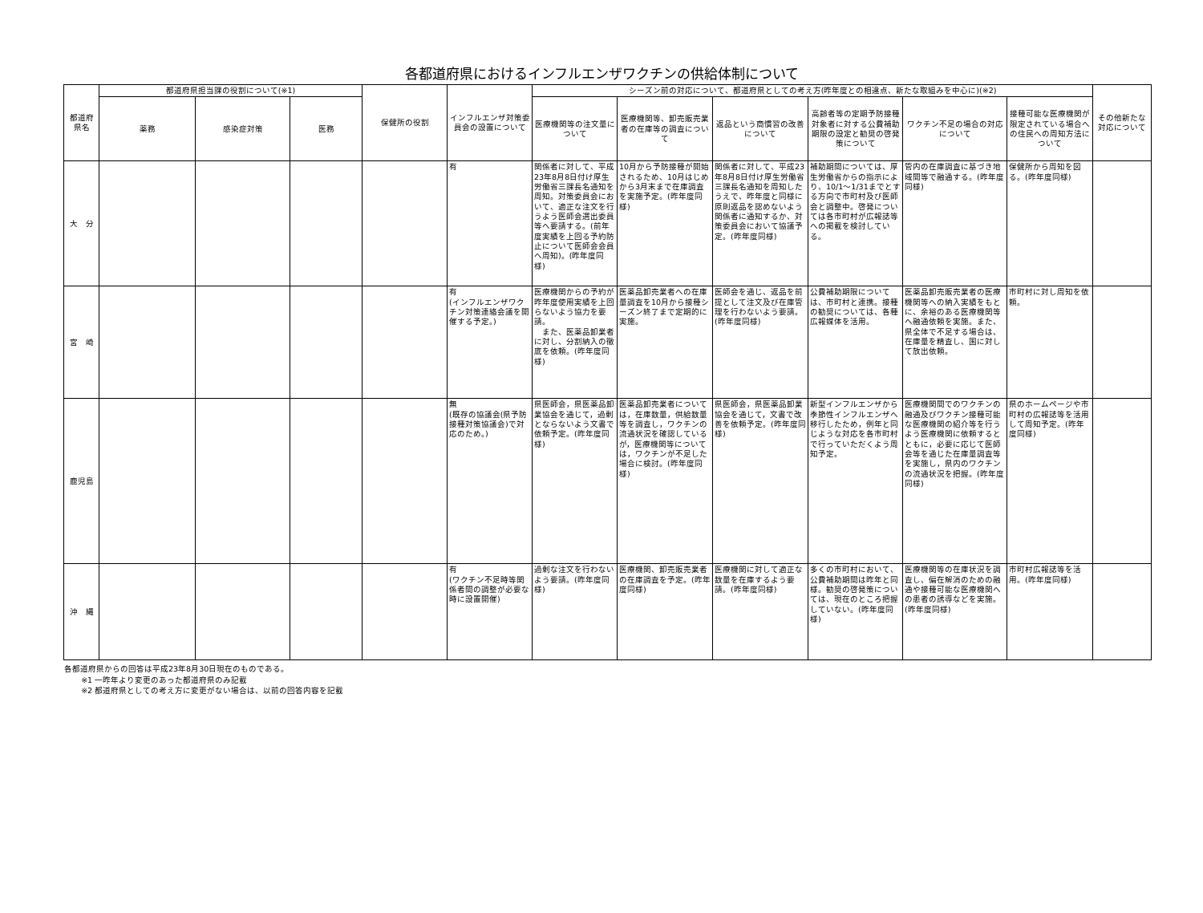各都道府県におけるインフルエンザワクチンの供給体制について
| 都道府県名 | 都道府県担当課の役割について(※1) | | | 保健所の役割 | インフルエンザ対策委員会の設置について | シーズン前の対応について、都道府県としての考え方(昨年度との相違点、新たな取組みを中心に)(※2) | | | | | | その他新たな対応について |
| --- | --- | --- | --- | --- | --- | --- | --- | --- | --- | --- | --- | --- |
| | 薬務 | 感染症対策 | 医務 | | | 医療機関等の注文量について | 医療機関等、卸売販売業者の在庫等の調査について | 返品という商慣習の改善について | 高齢者等の定期予防接種対象者に対する公費補助期限の設定と勧奨の啓発策について | ワクチン不足の場合の対応について | 接種可能な医療機関が限定されている場合への住民への周知方法について | |
| 大 分 | | | | | 有 | 関係者に対して、平成23年8月8日付け厚生労働省三課長名通知を周知。対策委員会において、適正な注文を行うよう医師会選出委員等へ要請する。(前年度実績を上回る予約防止について医師会会員へ周知)。(昨年度同様) | 10月から予防接種が開始されるため、10月はじめから3月末まで在庫調査を実施予定。(昨年度同様) | 関係者に対して、平成23年8月8日付け厚生労働省三課長名通知を周知したうえで、昨年度と同様に原則返品を認めないよう関係者に通知するか、対策委員会において協議予定。(昨年度同様) | 補助期間については、厚生労働省からの指示により、10/1～1/31までとする方向で市町村及び医師会と調整中。啓発については各市町村が広報誌等への掲載を検討している。 | 管内の在庫調査に基づき地域間等で融通する。(昨年度同様) | 保健所から周知を図る。(昨年度同様) | |
| 宮 崎 | | | | | 有 (インフルエンザワクチン対策連絡会議を開催する予定。) | 医療機関からの予約が昨年度使用実績を上回らないよう協力を要請。 また、医薬品卸業者に対し、分割納入の徹底を依頼。(昨年度同様) | 医薬品卸売業者への在庫量調査を10月から接種シーズン終了まで定期的に実施。 | 医師会を通じ、返品を前提として注文及び在庫管理を行わないよう要請。(昨年度同様) | 公費補助期限については、市町村と連携。接種の勧奨については、各種広報媒体を活用。 | 医薬品卸売販売業者の医療機関等への納入実績をもとに、余裕のある医療機関等へ融通依頼を実施。また、県全体で不足する場合は、在庫量を精査し、国に対して放出依頼。 | 市町村に対し周知を依頼。 | |
| 鹿児島 | | | | | 無 (既存の協議会(県予防接種対策協議会)で対応のため。) | 県医師会，県医薬品卸業協会を通じて，過剰とならないよう文書で依頼予定。(昨年度同様) | 医薬品卸売業者については，在庫数量，供給数量等を調査し，ワクチンの流通状況を確認しているが，医療機関等については，ワクチンが不足した場合に検討。(昨年度同様) | 県医師会，県医薬品卸業協会を通じて，文書で改善を依頼予定。(昨年度同様) | 新型インフルエンザから季節性インフルエンザへ移行したため，例年と同じような対応を各市町村で行っていただくよう周知予定。 | 医療機関間でのワクチンの融通及びワクチン接種可能な医療機関の紹介等を行うよう医療機関に依頼するとともに，必要に応じて医師会等を通じた在庫量調査等を実施し，県内のワクチンの流通状況を把握。(昨年度同様) | 県のホームページや市町村の広報誌等を活用して周知予定。(昨年度同様) | |
| 沖 縄 | | | | | 有 (ワクチン不足時等関係者間の調整が必要な時に設置開催) | 過剰な注文を行わないよう要請。(昨年度同様) | 医療機関、卸売販売業者の在庫調査を予定。(昨年度同様) | 医療機関に対して適正な数量を在庫するよう要請。(昨年度同様) | 多くの市町村において、公費補助期間は昨年と同様。勧奨の啓発策については、現在のところ把握していない。(昨年度同様) | 医療機関等の在庫状況を調査し、偏在解消のための融通や接種可能な医療機関への患者の誘導などを実施。(昨年度同様) | 市町村広報誌等を活用。(昨年度同様) | |
各都道府県からの回答は平成23年8月30日現在のものである。
※1 一昨年より変更のあった都道府県のみ記載
※2 都道府県としての考え方に変更がない場合は、以前の回答内容を記載